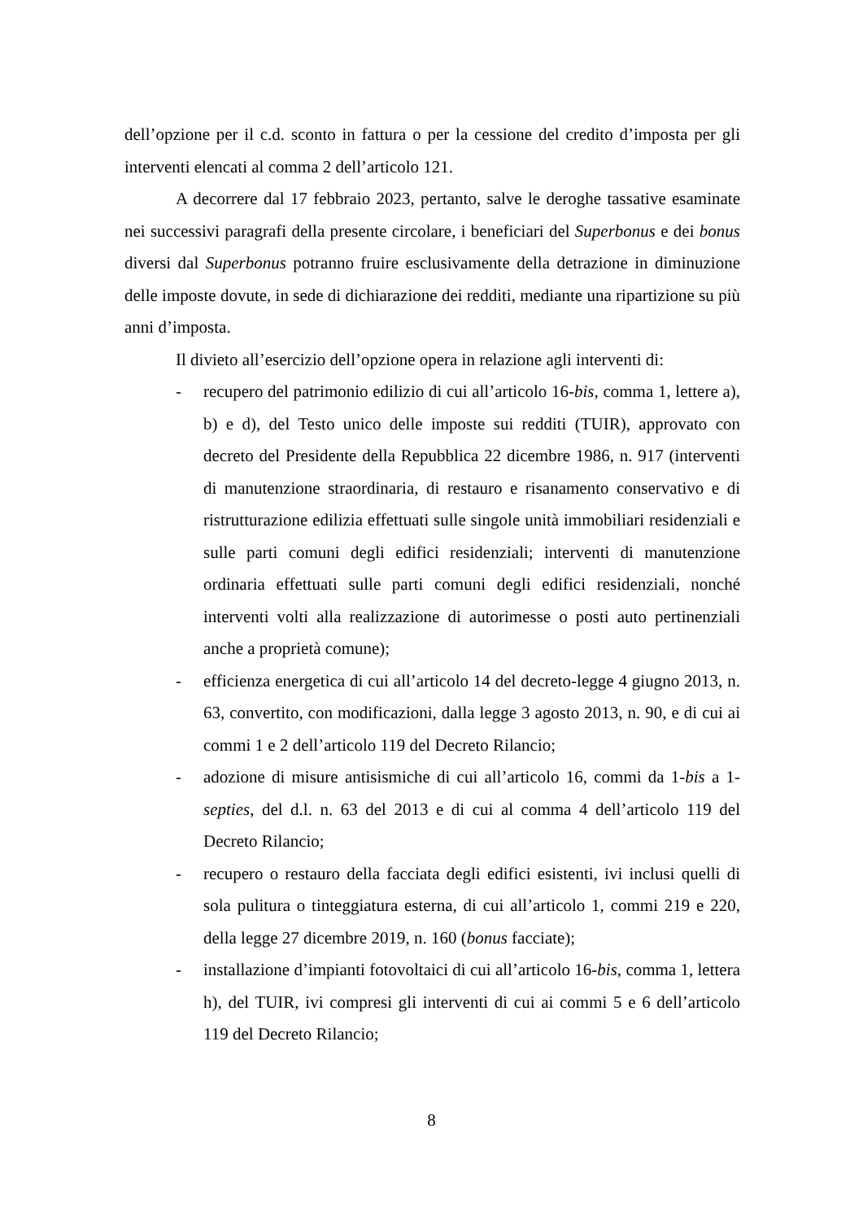dell’opzione per il c.d. sconto in fattura o per la cessione del credito d’imposta per gli interventi elencati al comma 2 dell’articolo 121.
A decorrere dal 17 febbraio 2023, pertanto, salve le deroghe tassative esaminate nei successivi paragrafi della presente circolare, i beneficiari del Superbonus e dei bonus diversi dal Superbonus potranno fruire esclusivamente della detrazione in diminuzione delle imposte dovute, in sede di dichiarazione dei redditi, mediante una ripartizione su più anni d’imposta.
Il divieto all’esercizio dell’opzione opera in relazione agli interventi di:
- recupero del patrimonio edilizio di cui all’articolo 16-bis, comma 1, lettere a), b) e d), del Testo unico delle imposte sui redditi (TUIR), approvato con decreto del Presidente della Repubblica 22 dicembre 1986, n. 917 (interventi di manutenzione straordinaria, di restauro e risanamento conservativo e di ristrutturazione edilizia effettuati sulle singole unità immobiliari residenziali e sulle parti comuni degli edifici residenziali; interventi di manutenzione ordinaria effettuati sulle parti comuni degli edifici residenziali, nonché interventi volti alla realizzazione di autorimesse o posti auto pertinenziali anche a proprietà comune);
- efficienza energetica di cui all’articolo 14 del decreto-legge 4 giugno 2013, n. 63, convertito, con modificazioni, dalla legge 3 agosto 2013, n. 90, e di cui ai commi 1 e 2 dell’articolo 119 del Decreto Rilancio;
- adozione di misure antisismiche di cui all’articolo 16, commi da 1-bis a 1-septies, del d.l. n. 63 del 2013 e di cui al comma 4 dell’articolo 119 del Decreto Rilancio;
- recupero o restauro della facciata degli edifici esistenti, ivi inclusi quelli di sola pulitura o tinteggiatura esterna, di cui all’articolo 1, commi 219 e 220, della legge 27 dicembre 2019, n. 160 (bonus facciate);
- installazione d’impianti fotovoltaici di cui all’articolo 16-bis, comma 1, lettera h), del TUIR, ivi compresi gli interventi di cui ai commi 5 e 6 dell’articolo 119 del Decreto Rilancio;
8